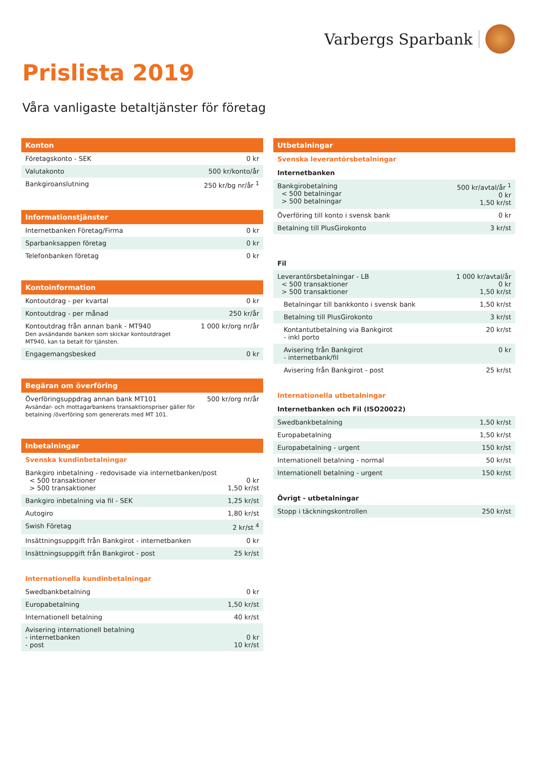Varbergs Sparbank
Prislista 2019
Våra vanligaste betaltjänster för företag
| Konton | |
| --- | --- |
| Företagskonto - SEK | 0 kr |
| Valutakonto | 500 kr/konto/år |
| Bankgiroanslutning | 250 kr/bg nr/år <sup>1</sup> |
| Informationstjänster | |
| --- | --- |
| Internetbanken Företag/Firma | 0 kr |
| Sparbanksappen företag | 0 kr |
| Telefonbanken företag | 0 kr |
| Kontoinformation | |
| --- | --- |
| Kontoutdrag - per kvartal | 0 kr |
| Kontoutdrag - per månad | 250 kr/år |
| Kontoutdrag från annan bank - MT940 Den avsändande banken som skickar kontoutdraget MT940, kan ta betalt för tjänsten. | 1 000 kr/org nr/år |
| Engagemangsbesked | 0 kr |
| Begäran om överföring | |
| --- | --- |
| Överföringsuppdrag annan bank MT101 Avsändar- och mottagarbankens transaktionspriser gäller för betalning /överföring som genererats med MT 101. | 500 kr/org nr/år |
| Inbetalningar | |
| --- | --- |
| Svenska kundinbetalningar | |
| Bankgiro inbetalning - redovisade via internetbanken/post < 500 transaktioner > 500 transaktioner | 0 kr 1,50 kr/st |
| Bankgiro inbetalning via fil - SEK | 1,25 kr/st |
| Autogiro | 1,80 kr/st |
| Swish Företag | 2 kr/st <sup>4</sup> |
| Insättningsuppgift från Bankgirot - internetbanken | 0 kr |
| Insättningsuppgift från Bankgirot - post | 25 kr/st |
| Internationella kundinbetalningar | |
| Swedbankbetalning | 0 kr |
| Europabetalning | 1,50 kr/st |
| Internationell betalning | 40 kr/st |
| Avisering internationell betalning - internetbanken - post | 0 kr 10 kr/st |
| Utbetalningar | |
| --- | --- |
| Svenska leverantörsbetalningar | |
| Internetbanken | |
| Bankgirobetalning < 500 betalningar > 500 betalningar | 500 kr/avtal/år <sup>1</sup> 0 kr 1,50 kr/st |
| Överföring till konto i svensk bank | 0 kr |
| Betalning till PlusGirokonto | 3 kr/st |
| Fil | |
| Leverantörsbetalningar - LB < 500 transaktioner > 500 transaktioner | 1 000 kr/avtal/år 0 kr 1,50 kr/st |
| Betalningar till bankkonto i svensk bank | 1,50 kr/st |
| Betalning till PlusGirokonto | 3 kr/st |
| Kontantutbetalning via Bankgirot - inkl porto | 20 kr/st |
| Avisering från Bankgirot - internetbank/fil | 0 kr |
| Avisering från Bankgirot - post | 25 kr/st |
| Internationella utbetalningar | |
| Internetbanken och Fil (ISO20022) | |
| Swedbankbetalning | 1,50 kr/st |
| Europabetalning | 1,50 kr/st |
| Europabetalning - urgent | 150 kr/st |
| Internationell betalning - normal | 50 kr/st |
| Internationell betalning - urgent | 150 kr/st |
| Övrigt - utbetalningar | |
| Stopp i täckningskontrollen | 250 kr/st |